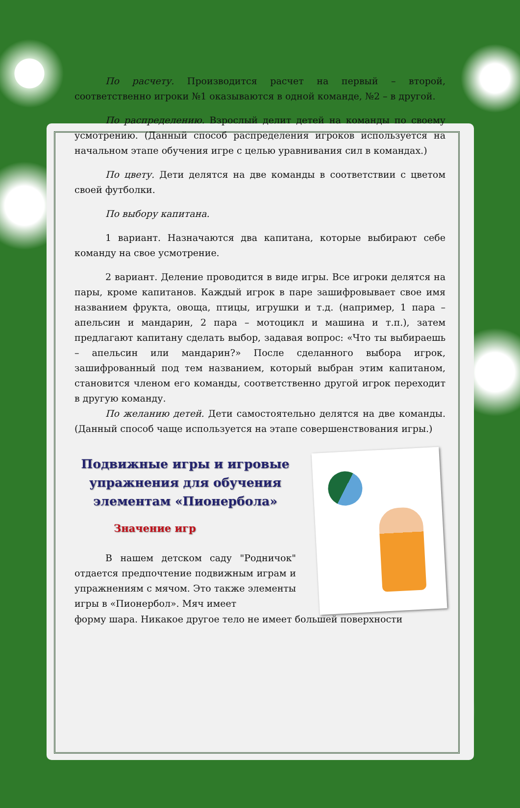По расчету. Производится расчет на первый – второй, соответственно игроки №1 оказываются в одной команде, №2 – в другой.
По распределению. Взрослый делит детей на команды по своему усмотрению. (Данный способ распределения игроков используется на начальном этапе обучения игре с целью уравнивания сил в командах.)
По цвету. Дети делятся на две команды в соответствии с цветом своей футболки.
По выбору капитана.
1 вариант. Назначаются два капитана, которые выбирают себе команду на свое усмотрение.
2 вариант. Деление проводится в виде игры. Все игроки делятся на пары, кроме капитанов. Каждый игрок в паре зашифровывает свое имя названием фрукта, овоща, птицы, игрушки и т.д. (например, 1 пара – апельсин и мандарин, 2 пара – мотоцикл и машина и т.п.), затем предлагают капитану сделать выбор, задавая вопрос: «Что ты выбираешь – апельсин или мандарин?» После сделанного выбора игрок, зашифрованный под тем названием, который выбран этим капитаном, становится членом его команды, соответственно другой игрок переходит в другую команду.
По желанию детей. Дети самостоятельно делятся на две команды. (Данный способ чаще используется на этапе совершенствования игры.)
Подвижные игры и игровые упражнения для обучения элементам «Пионербола»
Значение игр
В нашем детском саду "Родничок" отдается предпочтение подвижным играм и упражнениям с мячом. Это также элементы игры в «Пионербол». Мяч имеет
форму шара. Никакое другое тело не имеет большей поверхности